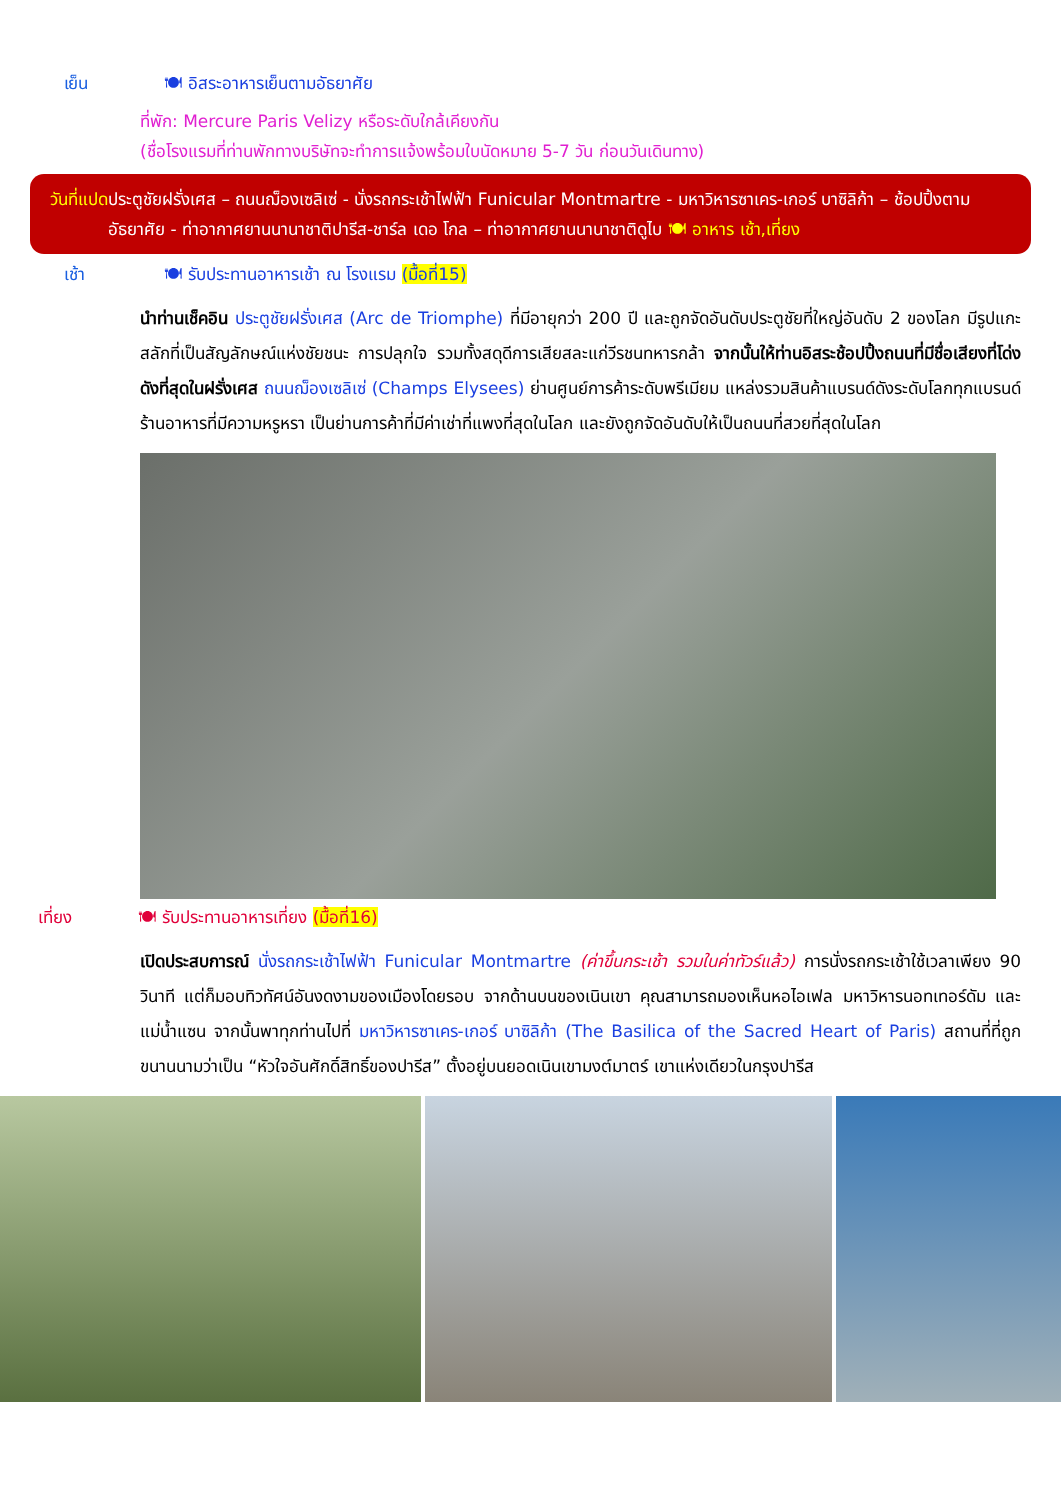เย็น 🍽 อิสระอาหารเย็นตามอัธยาศัย
ที่พัก: Mercure Paris Velizy หรือระดับใกล้เคียงกัน
(ชื่อโรงแรมที่ท่านพักทางบริษัทจะทำการแจ้งพร้อมใบนัดหมาย 5-7 วัน ก่อนวันเดินทาง)
วันที่แปด ประตูชัยฝรั่งเศส – ถนนฌ็องเซลิเซ่ - นั่งรถกระเช้าไฟฟ้า Funicular Montmartre - มหาวิหารซาเคร-เกอร์ บาซิลิก้า – ช้อปปิ้งตามอัธยาศัย - ท่าอากาศยานนานาชาติปารีส-ชาร์ล เดอ โกล – ท่าอากาศยานนานาชาติดูไบ 🍽 อาหาร เช้า,เที่ยง
เช้า 🍽 รับประทานอาหารเช้า ณ โรงแรม (มื้อที่15)
นำท่านเช็คอิน ประตูชัยฝรั่งเศส (Arc de Triomphe) ที่มีอายุกว่า 200 ปี และถูกจัดอันดับประตูชัยที่ใหญ่อันดับ 2 ของโลก มีรูปแกะสลักที่เป็นสัญลักษณ์แห่งชัยชนะ การปลุกใจ รวมทั้งสดุดีการเสียสละแก่วีรชนทหารกล้า จากนั้นให้ท่านอิสระช้อปปิ้งถนนที่มีชื่อเสียงที่โด่งดังที่สุดในฝรั่งเศส ถนนฌ็องเซลิเซ่ (Champs Elysees) ย่านศูนย์การค้าระดับพรีเมียม แหล่งรวมสินค้าแบรนด์ดังระดับโลกทุกแบรนด์ ร้านอาหารที่มีความหรูหรา เป็นย่านการค้าที่มีค่าเช่าที่แพงที่สุดในโลก และยังถูกจัดอันดับให้เป็นถนนที่สวยที่สุดในโลก
เที่ยง 🍽 รับประทานอาหารเที่ยง (มื้อที่16)
เปิดประสบการณ์ นั่งรถกระเช้าไฟฟ้า Funicular Montmartre (ค่าขึ้นกระเช้า รวมในค่าทัวร์แล้ว) การนั่งรถกระเช้าใช้เวลาเพียง 90 วินาที แต่ก็มอบทิวทัศน์อันงดงามของเมืองโดยรอบ จากด้านบนของเนินเขา คุณสามารถมองเห็นหอไอเฟล มหาวิหารนอทเทอร์ดัม และแม่น้ำแซน จากนั้นพาทุกท่านไปที่ มหาวิหารซาเคร-เกอร์ บาซิลิก้า (The Basilica of the Sacred Heart of Paris) สถานที่ที่ถูกขนานนามว่าเป็น “หัวใจอันศักดิ์สิทธิ์ของปารีส” ตั้งอยู่บนยอดเนินเขามงต์มาตร์ เขาแห่งเดียวในกรุงปารีส